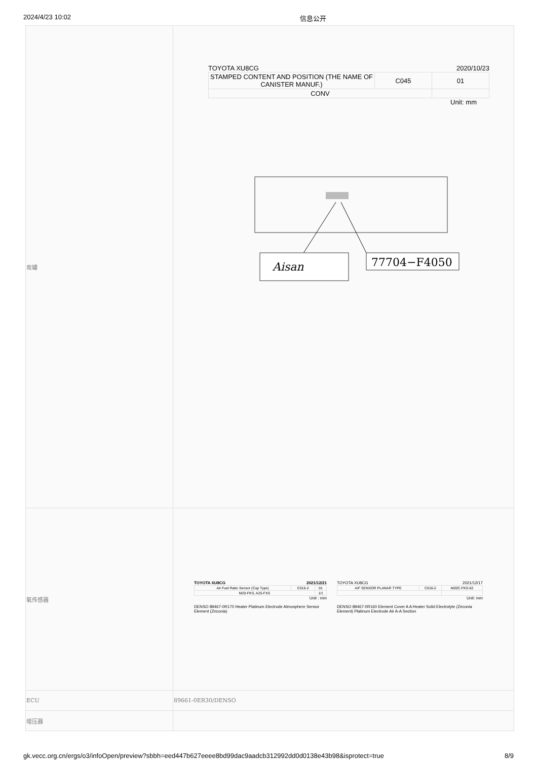2024/4/23 10:02 信息公开
| 炭罐 | TOYOTA XU8CG 2020/10/23 / STAMPED CONTENT AND POSITION (THE NAME OF CANISTER MANUF.) / C045 / 01 / / CONV / / / Unit: mm Aisan 77704−F4050 |
| 氧传感器 | TOYOTA XU8CG 2021/12/21 / Air Fuel Ratio Sensor (Cup Type) / C016-2 / 01 / / M20-FKS, A25-FXS / / 1/1 / Unit : mm DENSO 89467-0R170 Heater Platinum Electrode Atmosphere Sensor Element (Zirconia) TOYOTA XU8CG 2021/12/17 / A/F SENSOR PLANAR TYPE / C016-2 / M20C-FKS-02 / Unit: mm DENSO 89467-0R160 Element Cover A A Heater Solid Electrolyte (Zirconia Element) Platinum Electrode Air A-A Section |
| ECU | 89661-0ER30/DENSO |
| 增压器 | |
gk.vecc.org.cn/ergs/o3/infoOpen/preview?sbbh=eed447b627eeee8bd99dac9aadcb312992dd0d0138e43b98&isprotect=true 8/9